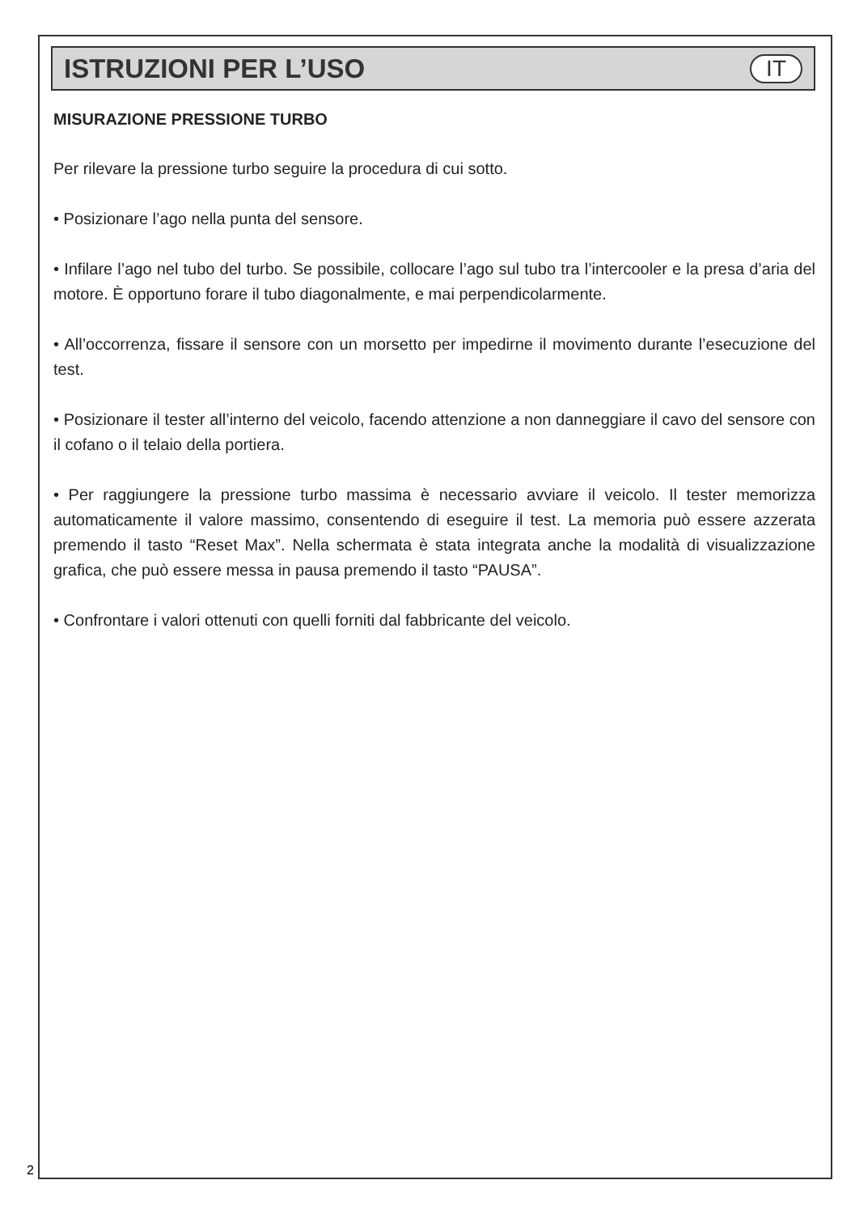ISTRUZIONI PER L’USO
IT
MISURAZIONE PRESSIONE TURBO
Per rilevare la pressione turbo seguire la procedura di cui sotto.
• Posizionare l’ago nella punta del sensore.
• Infilare l’ago nel tubo del turbo. Se possibile, collocare l’ago sul tubo tra l’intercooler e la presa d’aria del motore. È opportuno forare il tubo diagonalmente, e mai perpendicolarmente.
• All’occorrenza, fissare il sensore con un morsetto per impedirne il movimento durante l’esecuzione del test.
• Posizionare il tester all’interno del veicolo, facendo attenzione a non danneggiare il cavo del sensore con il cofano o il telaio della portiera.
• Per raggiungere la pressione turbo massima è necessario avviare il veicolo. Il tester memorizza automaticamente il valore massimo, consentendo di eseguire il test. La memoria può essere azzerata premendo il tasto “Reset Max”. Nella schermata è stata integrata anche la modalità di visualizzazione grafica, che può essere messa in pausa premendo il tasto “PAUSA”.
• Confrontare i valori ottenuti con quelli forniti dal fabbricante del veicolo.
2